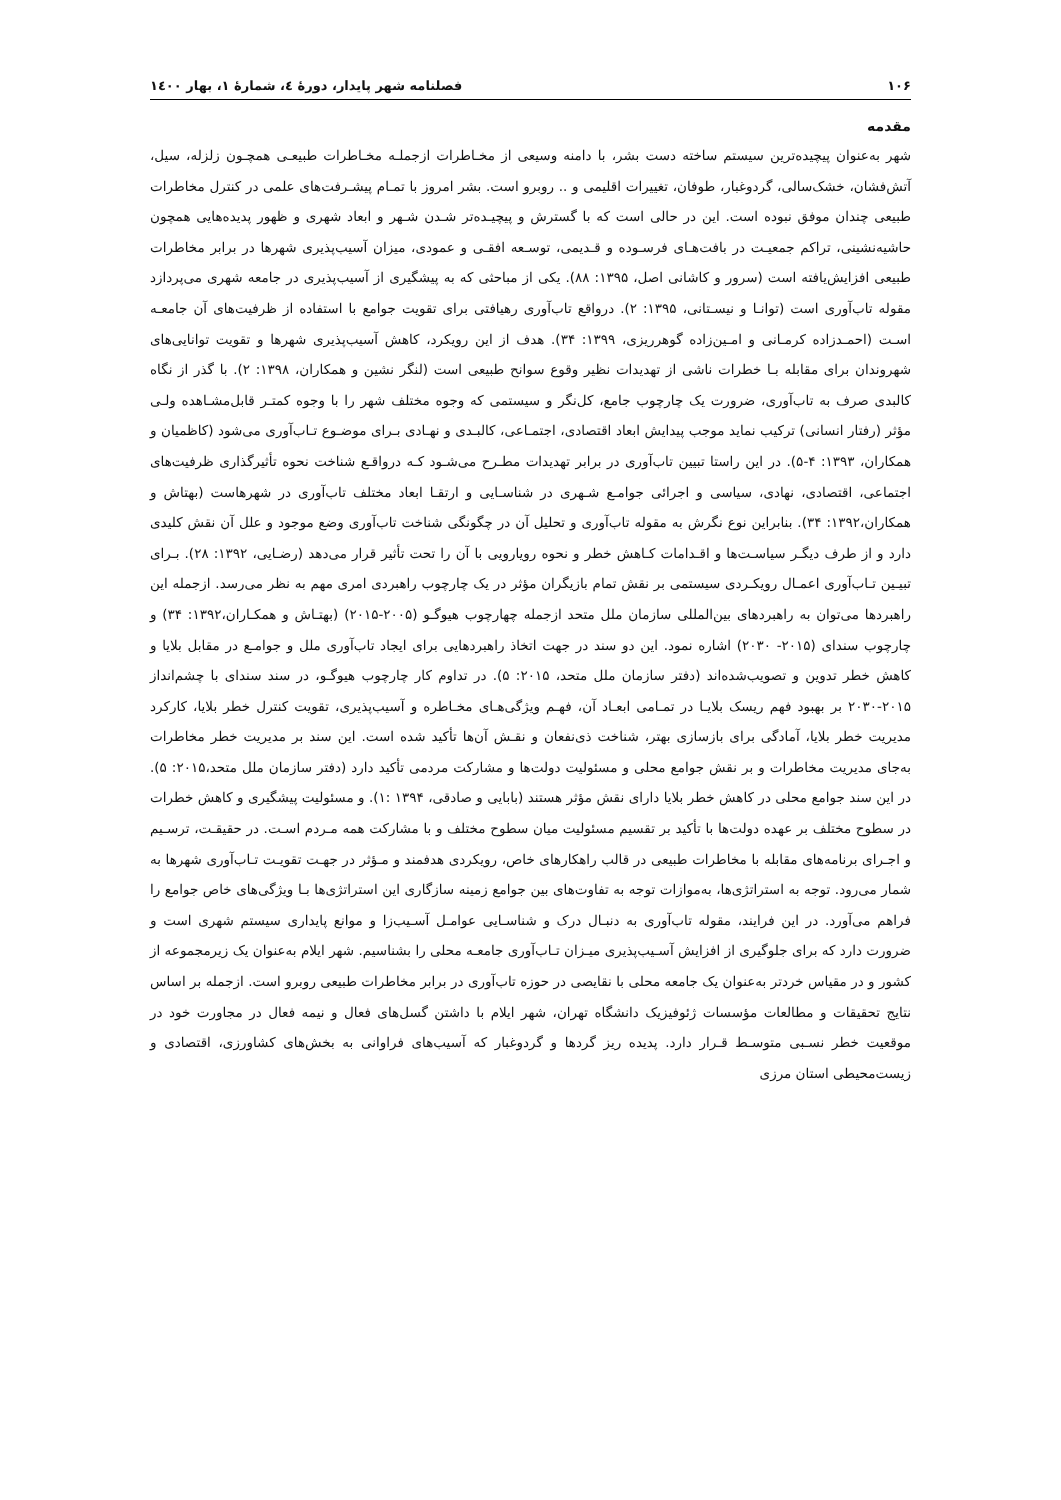۱۰۶ فصلنامه شهر پایدار، دورۀ ٤، شمارۀ ۱، بهار ۱٤۰۰
مقدمه
شهر به‌عنوان پیچیده‌ترین سیستم ساخته دست بشر، با دامنه وسیعی از مخـاطرات ازجملـه مخـاطرات طبیعـی همچـون زلزله، سیل، آتش‌فشان، خشک‌سالی، گردوغبار، طوفان، تغییرات اقلیمی و .. روبرو است. بشر امروز با تمـام پیشـرفت‌های علمی در کنترل مخاطرات طبیعی چندان موفق نبوده است. این در حالی است که با گسترش و پیچیـده‌تر شـدن شـهر و ابعاد شهری و ظهور پدیده‌هایی همچون حاشیه‌نشینی، تراکم جمعیـت در بافت‌هـای فرسـوده و قـدیمی، توسـعه افقـی و عمودی، میزان آسیب‌پذیری شهرها در برابر مخاطرات طبیعی افزایش‌یافته است (سرور و کاشانی اصل، ۱۳۹۵: ۸۸). یکی از مباحثی که به پیشگیری از آسیب‌پذیری در جامعه شهری می‌پردازد مقوله تاب‌آوری است (توانـا و نیسـتانی، ۱۳۹۵: ۲). درواقع تاب‌آوری رهیافتی برای تقویت جوامع با استفاده از ظرفیت‌های آن جامعـه اسـت (احمـدزاده کرمـانی و امـین‌زاده گوهرریزی، ۱۳۹۹: ۳۴). هدف از این رویکرد، کاهش آسیب‌پذیری شهرها و تقویت توانایی‌های شهروندان برای مقابله بـا خطرات ناشی از تهدیدات نظیر وقوع سوانح طبیعی است (لنگر نشین و همکاران، ۱۳۹۸: ۲). با گذر از نگاه کالبدی صرف به تاب‌آوری، ضرورت یک چارچوب جامع، کل‌نگر و سیستمی که وجوه مختلف شهر را با وجوه کمتـر قابل‌مشـاهده ولـی مؤثر (رفتار انسانی) ترکیب نماید موجب پیدایش ابعاد اقتصادی، اجتمـاعی، کالبـدی و نهـادی بـرای موضـوع تـاب‌آوری می‌شود (کاظمیان و همکاران، ۱۳۹۳: ۴-۵). در این راستا تبیین تاب‌آوری در برابر تهدیدات مطـرح می‌شـود کـه درواقـع شناخت نحوه تأثیرگذاری ظرفیت‌های اجتماعی، اقتصادی، نهادی، سیاسی و اجرائی جوامـع شـهری در شناسـایی و ارتقـا ابعاد مختلف تاب‌آوری در شهرهاست (بهتاش و همکاران،۱۳۹۲: ۳۴). بنابراین نوع نگرش به مقوله تاب‌آوری و تحلیل آن در چگونگی شناخت تاب‌آوری وضع موجود و علل آن نقش کلیدی دارد و از طرف دیگـر سیاسـت‌ها و اقـدامات کـاهش خطر و نحوه رویارویی با آن را تحت تأثیر قرار می‌دهد (رضـایی، ۱۳۹۲: ۲۸). بـرای تبیـین تـاب‌آوری اعمـال رویکـردی سیستمی بر نقش تمام بازیگران مؤثر در یک چارچوب راهبردی امری مهم به نظر می‌رسد. ازجمله این راهبردها می‌توان به راهبردهای بین‌المللی سازمان ملل متحد ازجمله چهارچوب هیوگـو (۲۰۰۵-۲۰۱۵) (بهتـاش و همکـاران،۱۳۹۲: ۳۴) و چارچوب سندای (۲۰۱۵- ۲۰۳۰) اشاره نمود. این دو سند در جهت اتخاذ راهبردهایی برای ایجاد تاب‌آوری ملل و جوامـع در مقابل بلایا و کاهش خطر تدوین و تصویب‌شده‌اند (دفتر سازمان ملل متحد، ۲۰۱۵: ۵). در تداوم کار چارچوب هیوگـو، در سند سندای با چشم‌انداز ۲۰۱۵-۲۰۳۰ بر بهبود فهم ریسک بلایـا در تمـامی ابعـاد آن، فهـم ویژگی‌هـای مخـاطره و آسیب‌پذیری، تقویت کنترل خطر بلایا، کارکرد مدیریت خطر بلایا، آمادگی برای بازسازی بهتر، شناخت ذی‌نفعان و نقـش آن‌ها تأکید شده است. این سند بر مدیریت خطر مخاطرات به‌جای مدیریت مخاطرات و بر نقش جوامع محلی و مسئولیت دولت‌ها و مشارکت مردمی تأکید دارد (دفتر سازمان ملل متحد،۲۰۱۵: ۵). در این سند جوامع محلی در کاهش خطر بلایا دارای نقش مؤثر هستند (بابایی و صادقی، ۱۳۹۴ :۱). و مسئولیت پیشگیری و کاهش خطرات در سطوح مختلف بر عهده دولت‌ها با تأکید بر تقسیم مسئولیت میان سطوح مختلف و با مشارکت همه مـردم اسـت. در حقیقـت، ترسـیم و اجـرای برنامه‌های مقابله با مخاطرات طبیعی در قالب راهکارهای خاص، رویکردی هدفمند و مـؤثر در جهـت تقویـت تـاب‌آوری شهرها به شمار می‌رود. توجه به استراتژی‌ها، به‌موازات توجه به تفاوت‌های بین جوامع زمینه سازگاری این استراتژی‌ها بـا ویژگی‌های خاص جوامع را فراهم می‌آورد. در این فرایند، مقوله تاب‌آوری به دنبـال درک و شناسـایی عوامـل آسـیب‌زا و موانع پایداری سیستم شهری است و ضرورت دارد که برای جلوگیری از افزایش آسـیب‌پذیری میـزان تـاب‌آوری جامعـه محلی را بشناسیم. شهر ایلام به‌عنوان یک زیرمجموعه از کشور و در مقیاس خردتر به‌عنوان یک جامعه محلی با نقایصی در حوزه تاب‌آوری در برابر مخاطرات طبیعی روبرو است. ازجمله بر اساس نتایج تحقیقات و مطالعات مؤسسات ژئوفیزیک دانشگاه تهران، شهر ایلام با داشتن گسل‌های فعال و نیمه فعال در مجاورت خود در موقعیت خطر نسـبی متوسـط قـرار دارد. پدیده ریز گردها و گردوغبار که آسیب‌های فراوانی به بخش‌های کشاورزی، اقتصادی و زیست‌محیطی استان مرزی